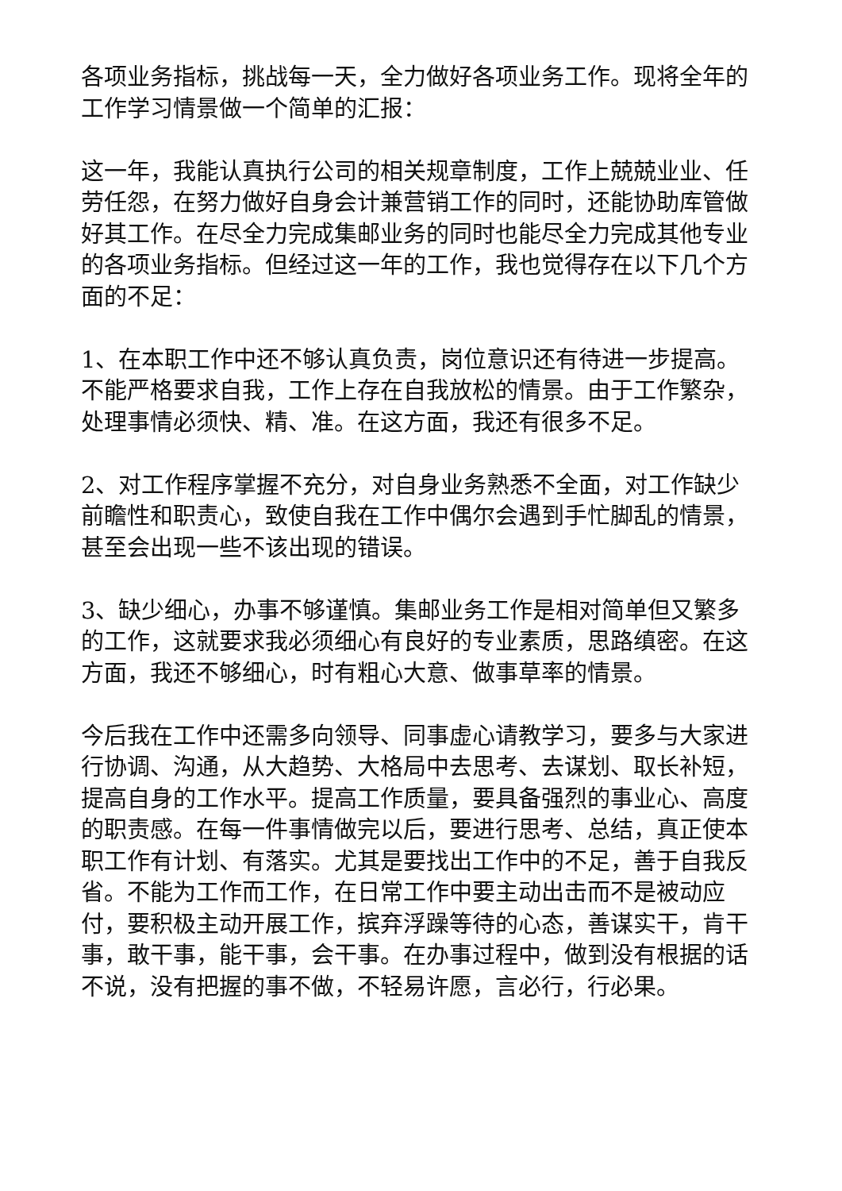各项业务指标，挑战每一天，全力做好各项业务工作。现将全年的工作学习情景做一个简单的汇报：
这一年，我能认真执行公司的相关规章制度，工作上兢兢业业、任劳任怨，在努力做好自身会计兼营销工作的同时，还能协助库管做好其工作。在尽全力完成集邮业务的同时也能尽全力完成其他专业的各项业务指标。但经过这一年的工作，我也觉得存在以下几个方面的不足：
1、在本职工作中还不够认真负责，岗位意识还有待进一步提高。不能严格要求自我，工作上存在自我放松的情景。由于工作繁杂，处理事情必须快、精、准。在这方面，我还有很多不足。
2、对工作程序掌握不充分，对自身业务熟悉不全面，对工作缺少前瞻性和职责心，致使自我在工作中偶尔会遇到手忙脚乱的情景，甚至会出现一些不该出现的错误。
3、缺少细心，办事不够谨慎。集邮业务工作是相对简单但又繁多的工作，这就要求我必须细心有良好的专业素质，思路缜密。在这方面，我还不够细心，时有粗心大意、做事草率的情景。
今后我在工作中还需多向领导、同事虚心请教学习，要多与大家进行协调、沟通，从大趋势、大格局中去思考、去谋划、取长补短，提高自身的工作水平。提高工作质量，要具备强烈的事业心、高度的职责感。在每一件事情做完以后，要进行思考、总结，真正使本职工作有计划、有落实。尤其是要找出工作中的不足，善于自我反省。不能为工作而工作，在日常工作中要主动出击而不是被动应付，要积极主动开展工作，摈弃浮躁等待的心态，善谋实干，肯干事，敢干事，能干事，会干事。在办事过程中，做到没有根据的话不说，没有把握的事不做，不轻易许愿，言必行，行必果。